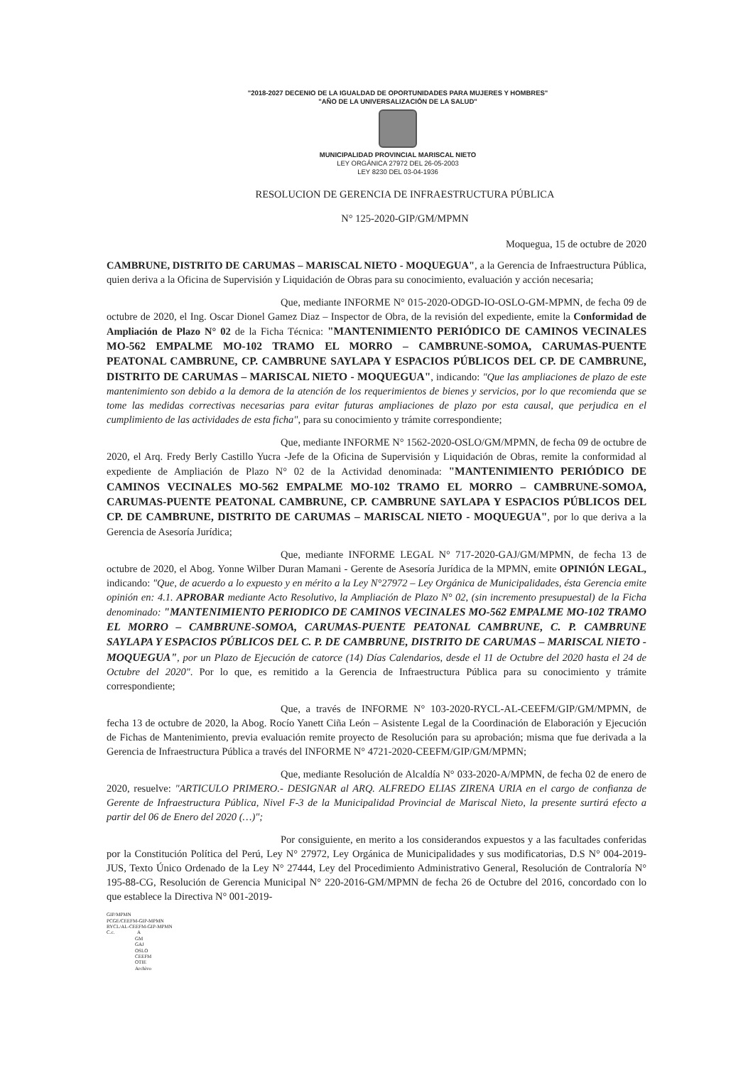"2018-2027 DECENIO DE LA IGUALDAD DE OPORTUNIDADES PARA MUJERES Y HOMBRES"
"AÑO DE LA UNIVERSALIZACIÓN DE LA SALUD"
MUNICIPALIDAD PROVINCIAL MARISCAL NIETO
LEY ORGÁNICA 27972 DEL 26-05-2003
LEY 8230 DEL 03-04-1936
RESOLUCION DE GERENCIA DE INFRAESTRUCTURA PÚBLICA
N° 125-2020-GIP/GM/MPMN
Moquegua, 15 de octubre de 2020
CAMBRUNE, DISTRITO DE CARUMAS – MARISCAL NIETO - MOQUEGUA", a la Gerencia de Infraestructura Pública, quien deriva a la Oficina de Supervisión y Liquidación de Obras para su conocimiento, evaluación y acción necesaria;
Que, mediante INFORME N° 015-2020-ODGD-IO-OSLO-GM-MPMN, de fecha 09 de octubre de 2020, el Ing. Oscar Dionel Gamez Diaz – Inspector de Obra, de la revisión del expediente, emite la Conformidad de Ampliación de Plazo N° 02 de la Ficha Técnica: "MANTENIMIENTO PERIÓDICO DE CAMINOS VECINALES MO-562 EMPALME MO-102 TRAMO EL MORRO – CAMBRUNE-SOMOA, CARUMAS-PUENTE PEATONAL CAMBRUNE, CP. CAMBRUNE SAYLAPA Y ESPACIOS PÚBLICOS DEL CP. DE CAMBRUNE, DISTRITO DE CARUMAS – MARISCAL NIETO - MOQUEGUA", indicando: "Que las ampliaciones de plazo de este mantenimiento son debido a la demora de la atención de los requerimientos de bienes y servicios, por lo que recomienda que se tome las medidas correctivas necesarias para evitar futuras ampliaciones de plazo por esta causal, que perjudica en el cumplimiento de las actividades de esta ficha", para su conocimiento y trámite correspondiente;
Que, mediante INFORME N° 1562-2020-OSLO/GM/MPMN, de fecha 09 de octubre de 2020, el Arq. Fredy Berly Castillo Yucra -Jefe de la Oficina de Supervisión y Liquidación de Obras, remite la conformidad al expediente de Ampliación de Plazo N° 02 de la Actividad denominada: "MANTENIMIENTO PERIÓDICO DE CAMINOS VECINALES MO-562 EMPALME MO-102 TRAMO EL MORRO – CAMBRUNE-SOMOA, CARUMAS-PUENTE PEATONAL CAMBRUNE, CP. CAMBRUNE SAYLAPA Y ESPACIOS PÚBLICOS DEL CP. DE CAMBRUNE, DISTRITO DE CARUMAS – MARISCAL NIETO - MOQUEGUA", por lo que deriva a la Gerencia de Asesoría Jurídica;
Que, mediante INFORME LEGAL N° 717-2020-GAJ/GM/MPMN, de fecha 13 de octubre de 2020, el Abog. Yonne Wilber Duran Mamani - Gerente de Asesoría Jurídica de la MPMN, emite OPINIÓN LEGAL, indicando: "Que, de acuerdo a lo expuesto y en mérito a la Ley N°27972 – Ley Orgánica de Municipalidades, ésta Gerencia emite opinión en: 4.1. APROBAR mediante Acto Resolutivo, la Ampliación de Plazo N° 02, (sin incremento presupuestal) de la Ficha denominado: "MANTENIMIENTO PERIODICO DE CAMINOS VECINALES MO-562 EMPALME MO-102 TRAMO EL MORRO – CAMBRUNE-SOMOA, CARUMAS-PUENTE PEATONAL CAMBRUNE, C. P. CAMBRUNE SAYLAPA Y ESPACIOS PÚBLICOS DEL C. P. DE CAMBRUNE, DISTRITO DE CARUMAS – MARISCAL NIETO - MOQUEGUA", por un Plazo de Ejecución de catorce (14) Días Calendarios, desde el 11 de Octubre del 2020 hasta el 24 de Octubre del 2020". Por lo que, es remitido a la Gerencia de Infraestructura Pública para su conocimiento y trámite correspondiente;
Que, a través de INFORME N° 103-2020-RYCL-AL-CEEFM/GIP/GM/MPMN, de fecha 13 de octubre de 2020, la Abog. Rocío Yanett Ciña León – Asistente Legal de la Coordinación de Elaboración y Ejecución de Fichas de Mantenimiento, previa evaluación remite proyecto de Resolución para su aprobación; misma que fue derivada a la Gerencia de Infraestructura Pública a través del INFORME N° 4721-2020-CEEFM/GIP/GM/MPMN;
Que, mediante Resolución de Alcaldía N° 033-2020-A/MPMN, de fecha 02 de enero de 2020, resuelve: "ARTICULO PRIMERO.- DESIGNAR al ARQ. ALFREDO ELIAS ZIRENA URIA en el cargo de confianza de Gerente de Infraestructura Pública, Nivel F-3 de la Municipalidad Provincial de Mariscal Nieto, la presente surtirá efecto a partir del 06 de Enero del 2020 (…)";
Por consiguiente, en merito a los considerandos expuestos y a las facultades conferidas por la Constitución Política del Perú, Ley N° 27972, Ley Orgánica de Municipalidades y sus modificatorias, D.S N° 004-2019-JUS, Texto Único Ordenado de la Ley N° 27444, Ley del Procedimiento Administrativo General, Resolución de Contraloría N° 195-88-CG, Resolución de Gerencia Municipal N° 220-2016-GM/MPMN de fecha 26 de Octubre del 2016, concordado con lo que establece la Directiva N° 001-2019-
GIP/MPMN
PCGE/CEEFM-GIP-MPMN
RYCL/AL-CEEFM-GIP-MPMN
C.c. A
GM
GAJ
OSLO
CEEFM
OTIE
Archivo